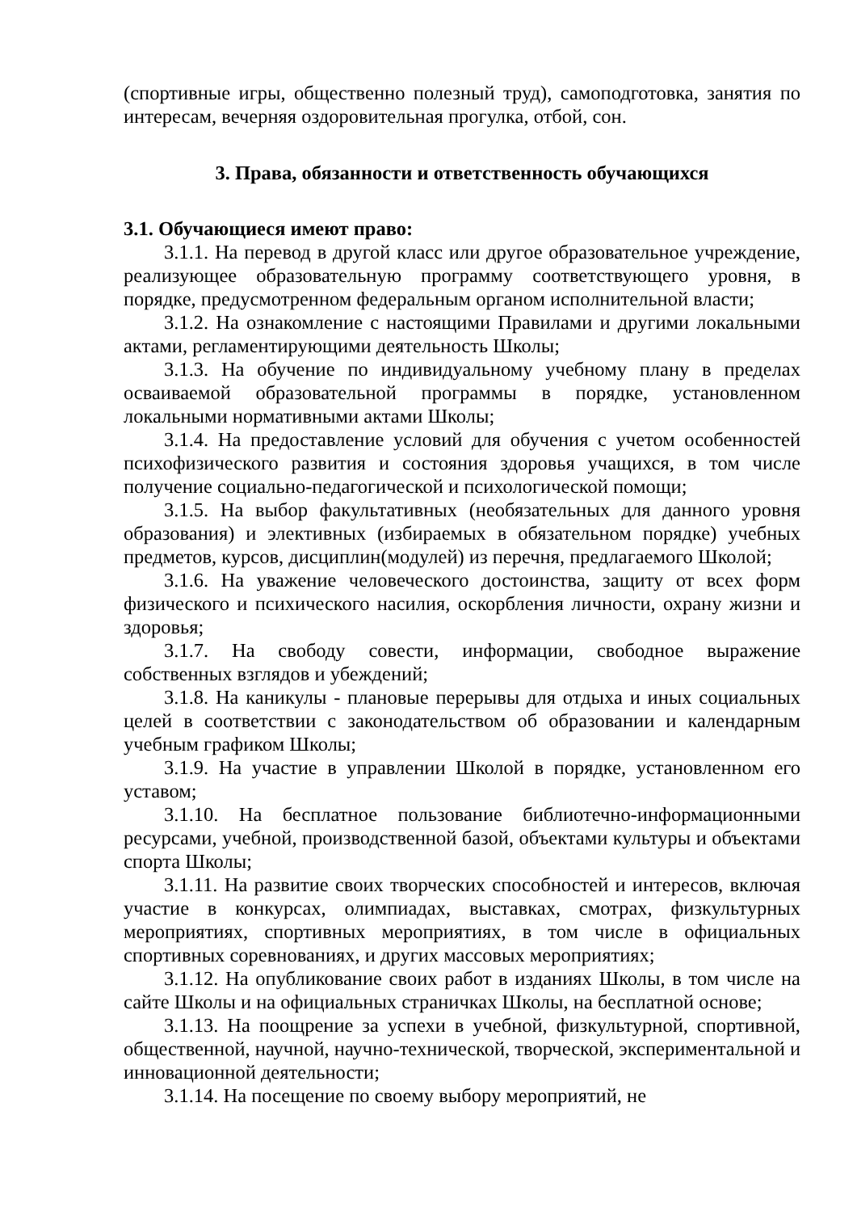(спортивные игры, общественно полезный труд), самоподготовка, занятия по интересам, вечерняя оздоровительная прогулка, отбой, сон.
3. Права, обязанности и ответственность обучающихся
3.1. Обучающиеся имеют право:
3.1.1. На перевод в другой класс или другое образовательное учреждение, реализующее образовательную программу соответствующего уровня, в порядке, предусмотренном федеральным органом исполнительной власти;
3.1.2. На ознакомление с настоящими Правилами и другими локальными актами, регламентирующими деятельность Школы;
3.1.3. На обучение по индивидуальному учебному плану в пределах осваиваемой образовательной программы в порядке, установленном локальными нормативными актами Школы;
3.1.4. На предоставление условий для обучения с учетом особенностей психофизического развития и состояния здоровья учащихся, в том числе получение социально-педагогической и психологической помощи;
3.1.5. На выбор факультативных (необязательных для данного уровня образования) и элективных (избираемых в обязательном порядке) учебных предметов, курсов, дисциплин(модулей) из перечня, предлагаемого Школой;
3.1.6. На уважение человеческого достоинства, защиту от всех форм физического и психического насилия, оскорбления личности, охрану жизни и здоровья;
3.1.7. На свободу совести, информации, свободное выражение собственных взглядов и убеждений;
3.1.8. На каникулы - плановые перерывы для отдыха и иных социальных целей в соответствии с законодательством об образовании и календарным учебным графиком Школы;
3.1.9. На участие в управлении Школой в порядке, установленном его уставом;
3.1.10. На бесплатное пользование библиотечно-информационными ресурсами, учебной, производственной базой, объектами культуры и объектами спорта Школы;
3.1.11. На развитие своих творческих способностей и интересов, включая участие в конкурсах, олимпиадах, выставках, смотрах, физкультурных мероприятиях, спортивных мероприятиях, в том числе в официальных спортивных соревнованиях, и других массовых мероприятиях;
3.1.12. На опубликование своих работ в изданиях Школы, в том числе на сайте Школы и на официальных страничках Школы, на бесплатной основе;
3.1.13. На поощрение за успехи в учебной, физкультурной, спортивной, общественной, научной, научно-технической, творческой, экспериментальной и инновационной деятельности;
3.1.14. На посещение по своему выбору мероприятий, не